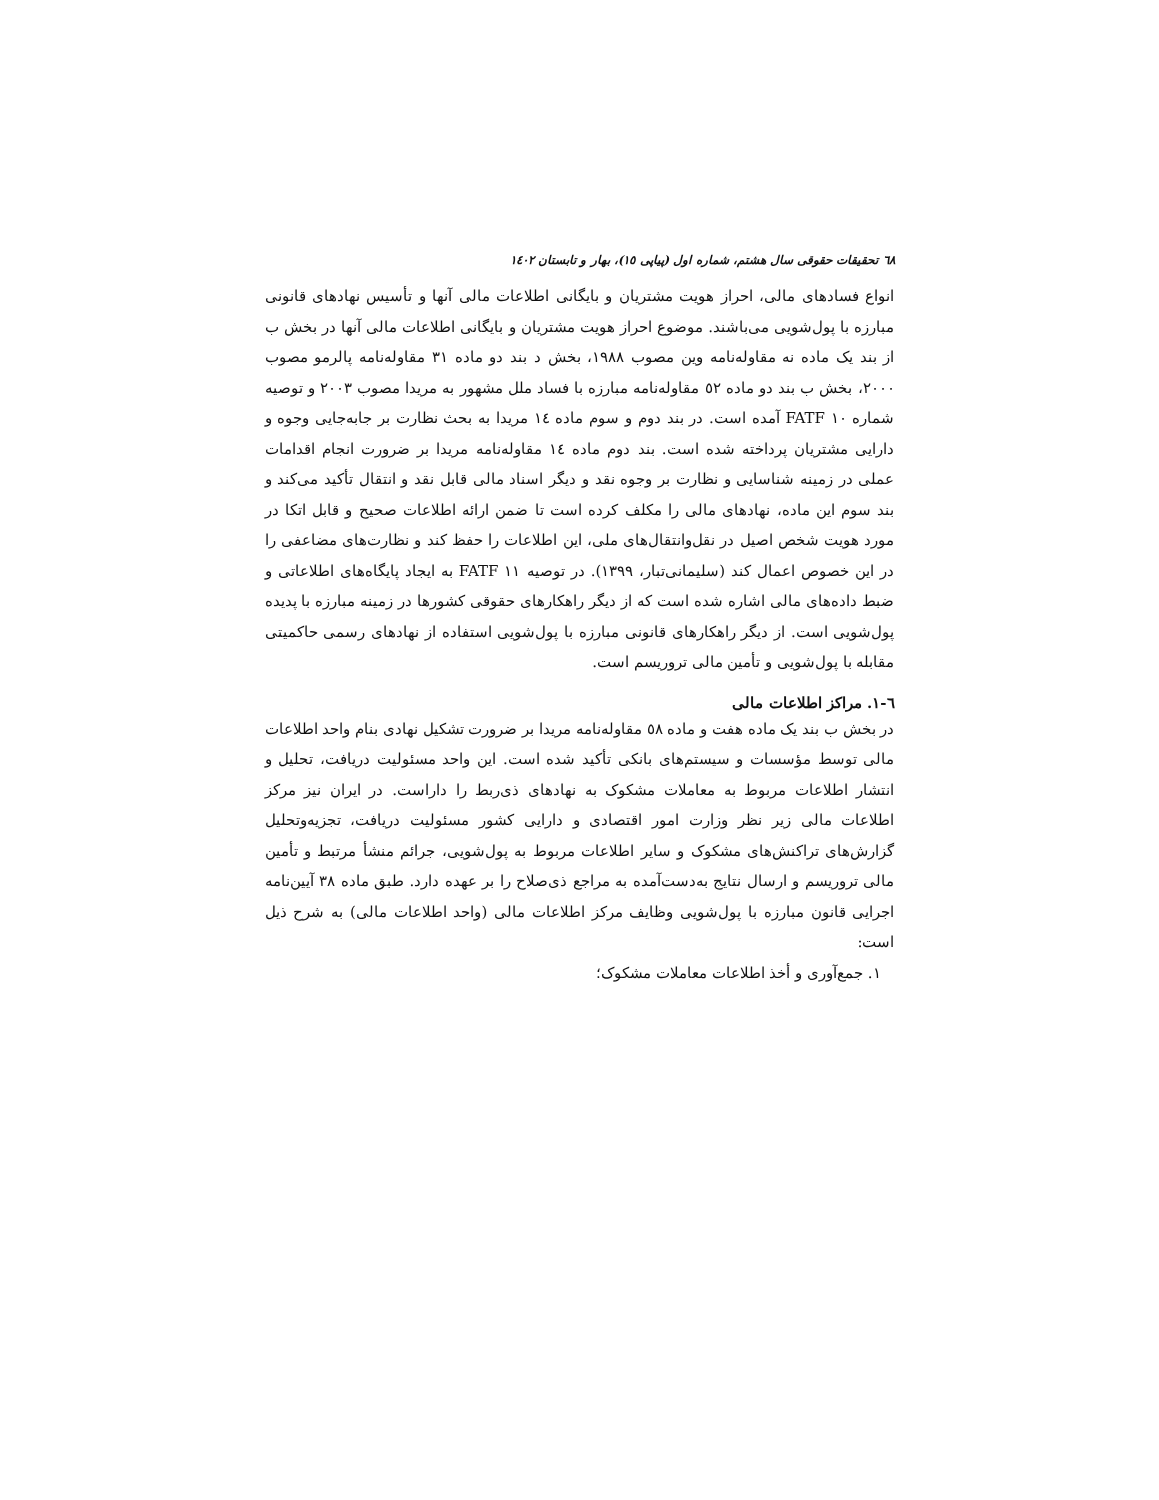٦٨ تحقیقات حقوقی سال هشتم، شماره اول (پیاپی ١٥)، بهار و تابستان ١٤٠٢
انواع فسادهای مالی، احراز هویت مشتریان و بایگانی اطلاعات مالی آنها و تأسیس نهادهای قانونی مبارزه با پول‌شویی می‌باشند. موضوع احراز هویت مشتریان و بایگانی اطلاعات مالی آنها در بخش ب از بند یک ماده نه مقاوله‌نامه وین مصوب ١٩٨٨، بخش د بند دو ماده ٣١ مقاوله‌نامه پالرمو مصوب ٢٠٠٠، بخش ب بند دو ماده ٥٢ مقاوله‌نامه مبارزه با فساد ملل مشهور به مریدا مصوب ٢٠٠٣ و توصیه شماره ١٠ FATF آمده است. در بند دوم و سوم ماده ١٤ مریدا به بحث نظارت بر جابه‌جایی وجوه و دارایی مشتریان پرداخته شده است. بند دوم ماده ١٤ مقاوله‌نامه مریدا بر ضرورت انجام اقدامات عملی در زمینه شناسایی و نظارت بر وجوه نقد و دیگر اسناد مالی قابل نقد و انتقال تأکید می‌کند و بند سوم این ماده، نهادهای مالی را مکلف کرده است تا ضمن ارائه اطلاعات صحیح و قابل اتکا در مورد هویت شخص اصیل در نقل‌وانتقال‌های ملی، این اطلاعات را حفظ کند و نظارت‌های مضاعفی را در این خصوص اعمال کند (سلیمانی‌تبار، ١٣٩٩). در توصیه ١١ FATF به ایجاد پایگاه‌های اطلاعاتی و ضبط داده‌های مالی اشاره شده است که از دیگر راهکارهای حقوقی کشورها در زمینه مبارزه با پدیده پول‌شویی است. از دیگر راهکارهای قانونی مبارزه با پول‌شویی استفاده از نهادهای رسمی حاکمیتی مقابله با پول‌شویی و تأمین مالی تروریسم است.
٦-١. مراکز اطلاعات مالی
در بخش ب بند یک ماده هفت و ماده ٥٨ مقاوله‌نامه مریدا بر ضرورت تشکیل نهادی بنام واحد اطلاعات مالی توسط مؤسسات و سیستم‌های بانکی تأکید شده است. این واحد مسئولیت دریافت، تحلیل و انتشار اطلاعات مربوط به معاملات مشکوک به نهادهای ذی‌ربط را داراست. در ایران نیز مرکز اطلاعات مالی زیر نظر وزارت امور اقتصادی و دارایی کشور مسئولیت دریافت، تجزیه‌وتحلیل گزارش‌های تراکنش‌های مشکوک و سایر اطلاعات مربوط به پول‌شویی، جرائم منشأ مرتبط و تأمین مالی تروریسم و ارسال نتایج به‌دست‌آمده به مراجع ذی‌صلاح را بر عهده دارد. طبق ماده ٣٨ آیین‌نامه اجرایی قانون مبارزه با پول‌شویی وظایف مرکز اطلاعات مالی (واحد اطلاعات مالی) به شرح ذیل است:
١. جمع‌آوری و أخذ اطلاعات معاملات مشکوک؛